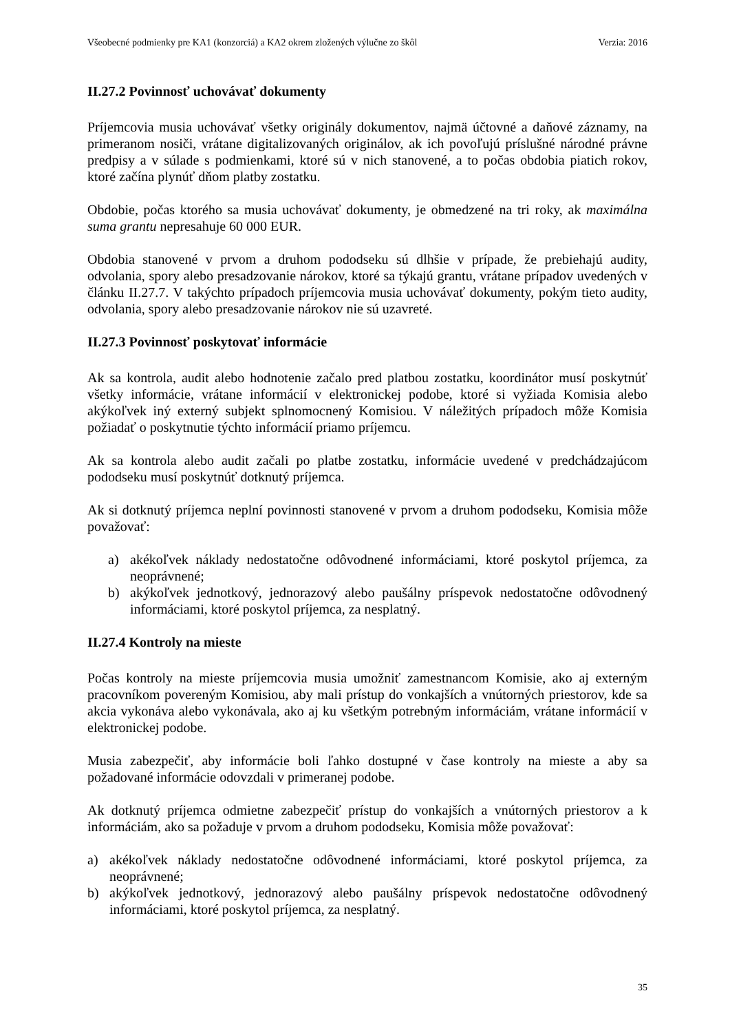Všeobecné podmienky pre KA1 (konzorciá) a KA2 okrem zložených výlučne zo škôl Verzia: 2016
II.27.2 Povinnosť uchovávať dokumenty
Príjemcovia musia uchovávať všetky originály dokumentov, najmä účtovné a daňové záznamy, na primeranom nosiči, vrátane digitalizovaných originálov, ak ich povoľujú príslušné národné právne predpisy a v súlade s podmienkami, ktoré sú v nich stanovené, a to počas obdobia piatich rokov, ktoré začína plynúť dňom platby zostatku.
Obdobie, počas ktorého sa musia uchovávať dokumenty, je obmedzené na tri roky, ak maximálna suma grantu nepresahuje 60 000 EUR.
Obdobia stanovené v prvom a druhom pododseku sú dlhšie v prípade, že prebiehajú audity, odvolania, spory alebo presadzovanie nárokov, ktoré sa týkajú grantu, vrátane prípadov uvedených v článku II.27.7. V takýchto prípadoch príjemcovia musia uchovávať dokumenty, pokým tieto audity, odvolania, spory alebo presadzovanie nárokov nie sú uzavreté.
II.27.3 Povinnosť poskytovať informácie
Ak sa kontrola, audit alebo hodnotenie začalo pred platbou zostatku, koordinátor musí poskytnúť všetky informácie, vrátane informácií v elektronickej podobe, ktoré si vyžiada Komisia alebo akýkoľvek iný externý subjekt splnomocnený Komisiou. V náležitých prípadoch môže Komisia požiadať o poskytnutie týchto informácií priamo príjemcu.
Ak sa kontrola alebo audit začali po platbe zostatku, informácie uvedené v predchádzajúcom pododseku musí poskytnúť dotknutý príjemca.
Ak si dotknutý príjemca neplní povinnosti stanovené v prvom a druhom pododseku, Komisia môže považovať:
a) akékoľvek náklady nedostatočne odôvodnené informáciami, ktoré poskytol príjemca, za neoprávnené;
b) akýkoľvek jednotkový, jednorazový alebo paušálny príspevok nedostatočne odôvodnený informáciami, ktoré poskytol príjemca, za nesplatný.
II.27.4 Kontroly na mieste
Počas kontroly na mieste príjemcovia musia umožniť zamestnancom Komisie, ako aj externým pracovníkom povereným Komisiou, aby mali prístup do vonkajších a vnútorných priestorov, kde sa akcia vykonáva alebo vykonávala, ako aj ku všetkým potrebným informáciám, vrátane informácií v elektronickej podobe.
Musia zabezpečiť, aby informácie boli ľahko dostupné v čase kontroly na mieste a aby sa požadované informácie odovzdali v primeranej podobe.
Ak dotknutý príjemca odmietne zabezpečiť prístup do vonkajších a vnútorných priestorov a k informáciám, ako sa požaduje v prvom a druhom pododseku, Komisia môže považovať:
a) akékoľvek náklady nedostatočne odôvodnené informáciami, ktoré poskytol príjemca, za neoprávnené;
b) akýkoľvek jednotkový, jednorazový alebo paušálny príspevok nedostatočne odôvodnený informáciami, ktoré poskytol príjemca, za nesplatný.
35